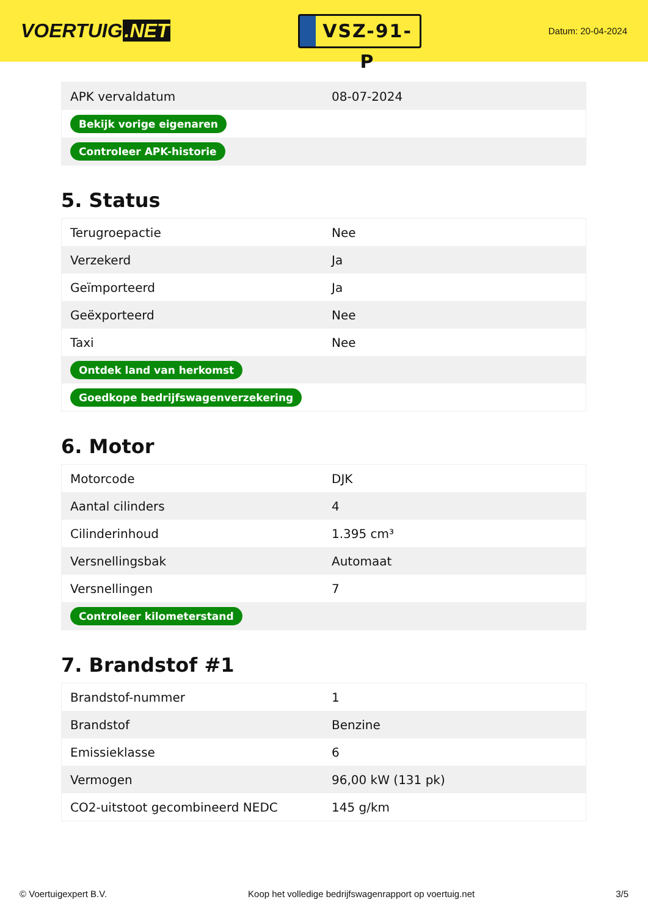VOERTUIG.NET
VSZ-91-P
Datum: 20-04-2024
| APK vervaldatum | 08-07-2024 |
| Bekijk vorige eigenaren | |
| Controleer APK-historie | |
5. Status
| Terugroepactie | Nee |
| Verzekerd | Ja |
| Geïmporteerd | Ja |
| Geëxporteerd | Nee |
| Taxi | Nee |
| Ontdek land van herkomst | |
| Goedkope bedrijfswagenverzekering | |
6. Motor
| Motorcode | DJK |
| Aantal cilinders | 4 |
| Cilinderinhoud | 1.395 cm³ |
| Versnellingsbak | Automaat |
| Versnellingen | 7 |
| Controleer kilometerstand | |
7. Brandstof #1
| Brandstof-nummer | 1 |
| Brandstof | Benzine |
| Emissieklasse | 6 |
| Vermogen | 96,00 kW (131 pk) |
| CO2-uitstoot gecombineerd NEDC | 145 g/km |
© Voertuigexpert B.V. Koop het volledige bedrijfswagenrapport op voertuig.net 3/5